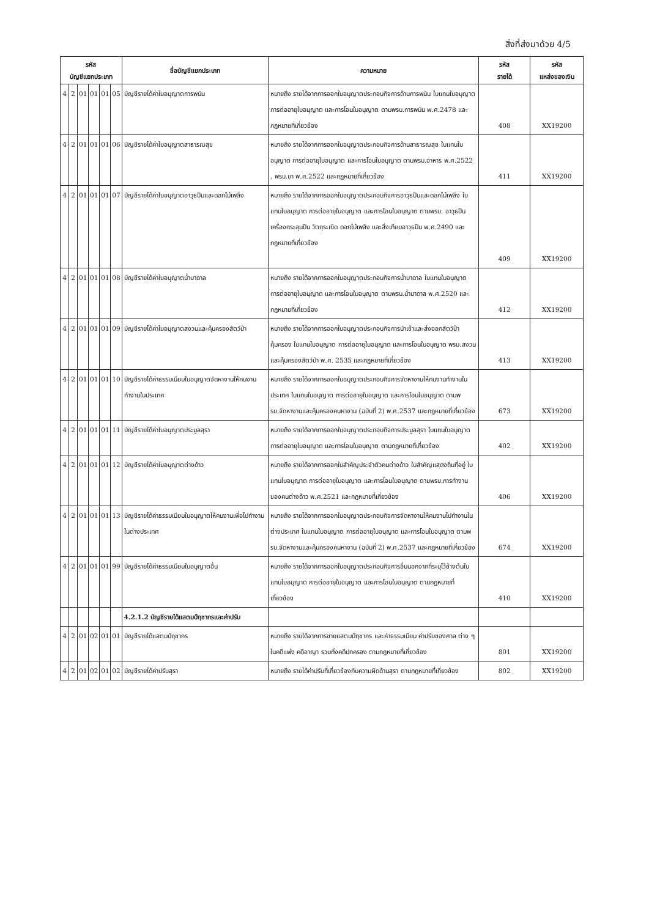สิ่งที่ส่งมาด้วย 4/5
| รหัส บัญชีแยกประเภท | | | | | | ชื่อบัญชีแยกประเภท | ความหมาย | รหัส รายได้ | รหัส แหล่งของเงิน |
| --- | --- | --- | --- | --- | --- | --- | --- | --- | --- |
| 4 | 2 | 01 | 01 | 01 | 05 | บัญชีรายได้ค่าใบอนุญาตการพนัน | หมายถึง รายได้จากการออกใบอนุญาตประกอบกิจการด้านการพนัน ใบแทนใบอนุญาต การต่ออายุใบอนุญาต และการโอนใบอนุญาต ตามพรบ.การพนัน พ.ศ.2478 และกฎหมายที่เกี่ยวข้อง | 408 | XX19200 |
| 4 | 2 | 01 | 01 | 01 | 06 | บัญชีรายได้ค่าใบอนุญาตสาธารณสุข | หมายถึง รายได้จากการออกใบอนุญาตประกอบกิจการด้านสาธารณสุข ใบแทนใบอนุญาต การต่ออายุใบอนุญาต และการโอนใบอนุญาต ตามพรบ.อาหาร พ.ศ.2522 , พรบ.ยา พ.ศ.2522 และกฎหมายที่เกี่ยวข้อง | 411 | XX19200 |
| 4 | 2 | 01 | 01 | 01 | 07 | บัญชีรายได้ค่าใบอนุญาตอาวุธปืนและดอกไม้เพลิง | หมายถึง รายได้จากการออกใบอนุญาตประกอบกิจการอาวุธปืนและดอกไม้เพลิง ใบแทนใบอนุญาต การต่ออายุใบอนุญาต และการโอนใบอนุญาต ตามพรบ. อาวุธปืน เครื่องกระสุนปืน วัตถุระเบิด ดอกไม้เพลิง และสิ่งเทียมอาวุธปืน พ.ศ.2490 และกฎหมายที่เกี่ยวข้อง | 409 | XX19200 |
| 4 | 2 | 01 | 01 | 01 | 08 | บัญชีรายได้ค่าใบอนุญาตน้ำบาดาล | หมายถึง รายได้จากการออกใบอนุญาตประกอบกิจการน้ำบาดาล ใบแทนใบอนุญาต การต่ออายุใบอนุญาต และการโอนใบอนุญาต ตามพรบ.น้ำบาดาล พ.ศ.2520 และกฎหมายที่เกี่ยวข้อง | 412 | XX19200 |
| 4 | 2 | 01 | 01 | 01 | 09 | บัญชีรายได้ค่าใบอนุญาตสงวนและคุ้มครองสัตว์ป่า | หมายถึง รายได้จากการออกใบอนุญาตประกอบกิจการนำเข้าและส่งออกสัตว์ป่าคุ้มครอง ใบแทนใบอนุญาต การต่ออายุใบอนุญาต และการโอนใบอนุญาต พรบ.สงวนและคุ้มครองสัตว์ป่า พ.ศ. 2535 และกฎหมายที่เกี่ยวข้อง | 413 | XX19200 |
| 4 | 2 | 01 | 01 | 01 | 10 | บัญชีรายได้ค่าธรรมเนียมใบอนุญาตจัดหางานให้คนงานทำงานในประเทศ | หมายถึง รายได้จากการออกใบอนุญาตประกอบกิจการจัดหางานให้คนงานทำงานในประเทศ ใบแทนใบอนุญาต การต่ออายุใบอนุญาต และการโอนใบอนุญาต ตามพรบ.จัดหางานและคุ้มครองคนหางาน (ฉบับที่ 2) พ.ศ.2537 และกฎหมายที่เกี่ยวข้อง | 673 | XX19200 |
| 4 | 2 | 01 | 01 | 01 | 11 | บัญชีรายได้ค่าใบอนุญาตประมูลสุรา | หมายถึง รายได้จากการออกใบอนุญาตประกอบกิจการประมูลสุรา ใบแทนใบอนุญาต การต่ออายุใบอนุญาต และการโอนใบอนุญาต ตามกฎหมายที่เกี่ยวข้อง | 402 | XX19200 |
| 4 | 2 | 01 | 01 | 01 | 12 | บัญชีรายได้ค่าใบอนุญาตต่างด้าว | หมายถึง รายได้จากการออกใบสำคัญประจำตัวคนต่างด้าว ใบสำคัญแสดงถิ่นที่อยู่ ใบแทนใบอนุญาต การต่ออายุใบอนุญาต และการโอนใบอนุญาต ตามพรบ.การทำงานของคนต่างด้าว พ.ศ.2521 และกฎหมายที่เกี่ยวข้อง | 406 | XX19200 |
| 4 | 2 | 01 | 01 | 01 | 13 | บัญชีรายได้ค่าธรรมเนียมใบอนุญาตให้คนงานเพื่อไปทำงานในต่างประเทศ | หมายถึง รายได้จากการออกใบอนุญาตประกอบกิจการจัดหางานให้คนงานไปทำงานในต่างประเทศ ใบแทนใบอนุญาต การต่ออายุใบอนุญาต และการโอนใบอนุญาต ตามพรบ.จัดหางานและคุ้มครองคนหางาน (ฉบับที่ 2) พ.ศ.2537 และกฎหมายที่เกี่ยวข้อง | 674 | XX19200 |
| 4 | 2 | 01 | 01 | 01 | 99 | บัญชีรายได้ค่าธรรมเนียมใบอนุญาตอื่น | หมายถึง รายได้จากการออกใบอนุญาตประกอบกิจการอื่นนอกจากที่ระบุไว้ข้างต้นใบแทนใบอนุญาต การต่ออายุใบอนุญาต และการโอนใบอนุญาต ตามกฎหมายที่เกี่ยวข้อง | 410 | XX19200 |
| | | | | | | 4.2.1.2 บัญชีรายได้แสตมป์ฤชากรและค่าปรับ | | | |
| 4 | 2 | 01 | 02 | 01 | 01 | บัญชีรายได้แสตมป์ฤชากร | หมายถึง รายได้จากการขายแสตมป์ฤชากร และค่าธรรมเนียม ค่าปรับของศาล ต่าง ๆ ในคดีแพ่ง คดีอาญา รวมทั้งคดีปกครอง ตามกฎหมายที่เกี่ยวข้อง | 801 | XX19200 |
| 4 | 2 | 01 | 02 | 01 | 02 | บัญชีรายได้ค่าปรับสุรา | หมายถึง รายได้ค่าปรับที่เกี่ยวข้องกับความผิดด้านสุรา ตามกฎหมายที่เกี่ยวข้อง | 802 | XX19200 |